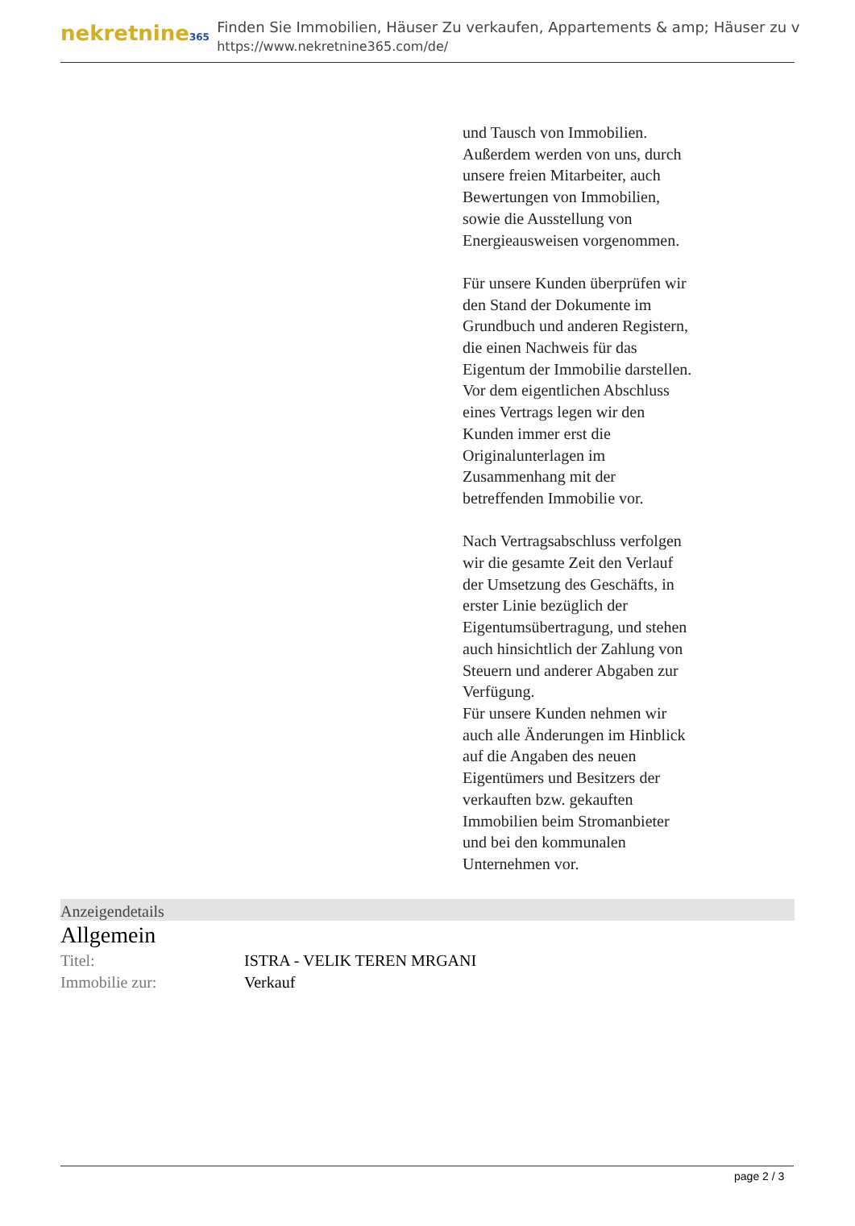nekretnine365
Finden Sie Immobilien, Häuser Zu verkaufen, Appartements & amp; Häuser zu v
https://www.nekretnine365.com/de/
und Tausch von Immobilien.
Außerdem werden von uns, durch unsere freien Mitarbeiter, auch Bewertungen von Immobilien, sowie die Ausstellung von Energieausweisen vorgenommen.
Für unsere Kunden überprüfen wir den Stand der Dokumente im Grundbuch und anderen Registern, die einen Nachweis für das Eigentum der Immobilie darstellen.
Vor dem eigentlichen Abschluss eines Vertrags legen wir den Kunden immer erst die Originalunterlagen im Zusammenhang mit der betreffenden Immobilie vor.
Nach Vertragsabschluss verfolgen wir die gesamte Zeit den Verlauf der Umsetzung des Geschäfts, in erster Linie bezüglich der Eigentumsübertragung, und stehen auch hinsichtlich der Zahlung von Steuern und anderer Abgaben zur Verfügung.
Für unsere Kunden nehmen wir auch alle Änderungen im Hinblick auf die Angaben des neuen Eigentümers und Besitzers der verkauften bzw. gekauften Immobilien beim Stromanbieter und bei den kommunalen Unternehmen vor.
Anzeigendetails
Allgemein
| Titel: | ISTRA - VELIK TEREN MRGANI |
| Immobilie zur: | Verkauf |
page 2 / 3